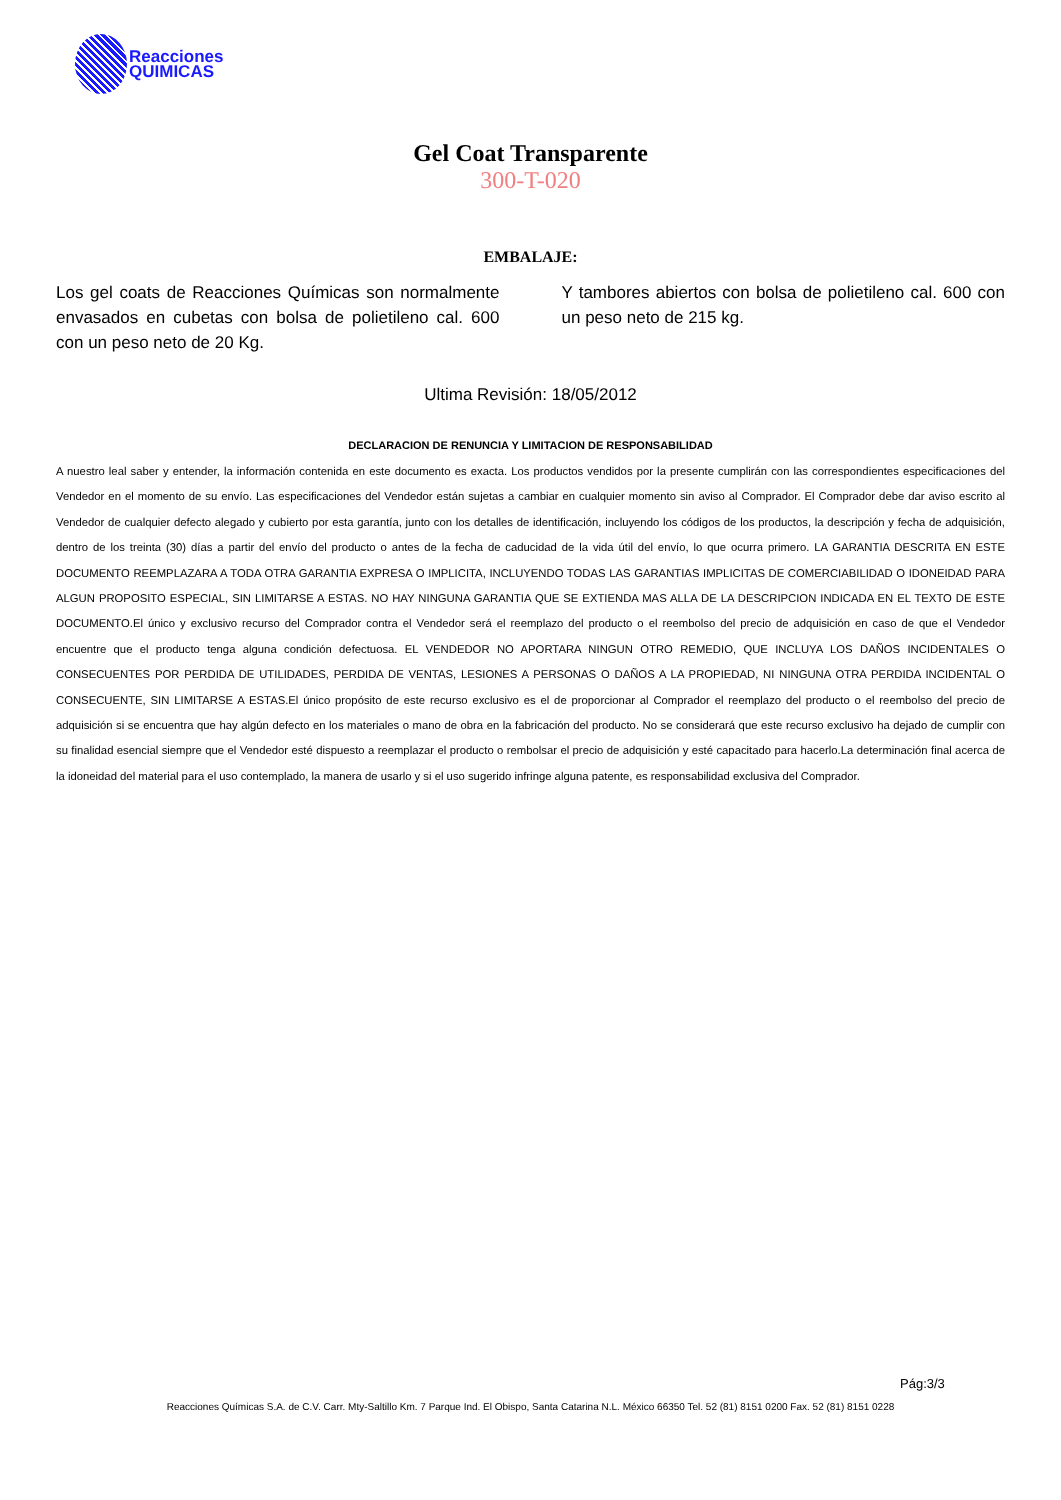Reacciones
QUIMICAS
Gel Coat Transparente
300-T-020
EMBALAJE:
Los gel coats de Reacciones Químicas son normalmente envasados en cubetas con bolsa de polietileno cal. 600 con un peso neto de 20 Kg.
Y tambores abiertos con bolsa de polietileno cal. 600 con un peso neto de 215 kg.
Ultima Revisión: 18/05/2012
DECLARACION DE RENUNCIA Y LIMITACION DE RESPONSABILIDAD
A nuestro leal saber y entender, la información contenida en este documento es exacta. Los productos vendidos por la presente cumplirán con las correspondientes especificaciones del Vendedor en el momento de su envío. Las especificaciones del Vendedor están sujetas a cambiar en cualquier momento sin aviso al Comprador. El Comprador debe dar aviso escrito al Vendedor de cualquier defecto alegado y cubierto por esta garantía, junto con los detalles de identificación, incluyendo los códigos de los productos, la descripción y fecha de adquisición, dentro de los treinta (30) días a partir del envío del producto o antes de la fecha de caducidad de la vida útil del envío, lo que ocurra primero. LA GARANTIA DESCRITA EN ESTE DOCUMENTO REEMPLAZARA A TODA OTRA GARANTIA EXPRESA O IMPLICITA, INCLUYENDO TODAS LAS GARANTIAS IMPLICITAS DE COMERCIABILIDAD O IDONEIDAD PARA ALGUN PROPOSITO ESPECIAL, SIN LIMITARSE A ESTAS. NO HAY NINGUNA GARANTIA QUE SE EXTIENDA MAS ALLA DE LA DESCRIPCION INDICADA EN EL TEXTO DE ESTE DOCUMENTO.El único y exclusivo recurso del Comprador contra el Vendedor será el reemplazo del producto o el reembolso del precio de adquisición en caso de que el Vendedor encuentre que el producto tenga alguna condición defectuosa. EL VENDEDOR NO APORTARA NINGUN OTRO REMEDIO, QUE INCLUYA LOS DAÑOS INCIDENTALES O CONSECUENTES POR PERDIDA DE UTILIDADES, PERDIDA DE VENTAS, LESIONES A PERSONAS O DAÑOS A LA PROPIEDAD, NI NINGUNA OTRA PERDIDA INCIDENTAL O CONSECUENTE, SIN LIMITARSE A ESTAS.El único propósito de este recurso exclusivo es el de proporcionar al Comprador el reemplazo del producto o el reembolso del precio de adquisición si se encuentra que hay algún defecto en los materiales o mano de obra en la fabricación del producto. No se considerará que este recurso exclusivo ha dejado de cumplir con su finalidad esencial siempre que el Vendedor esté dispuesto a reemplazar el producto o rembolsar el precio de adquisición y esté capacitado para hacerlo.La determinación final acerca de la idoneidad del material para el uso contemplado, la manera de usarlo y si el uso sugerido infringe alguna patente, es responsabilidad exclusiva del Comprador.
Pág:3/3
Reacciones Químicas S.A. de C.V. Carr. Mty-Saltillo Km. 7 Parque Ind. El Obispo, Santa Catarina N.L. México 66350 Tel. 52 (81) 8151 0200 Fax. 52 (81) 8151 0228